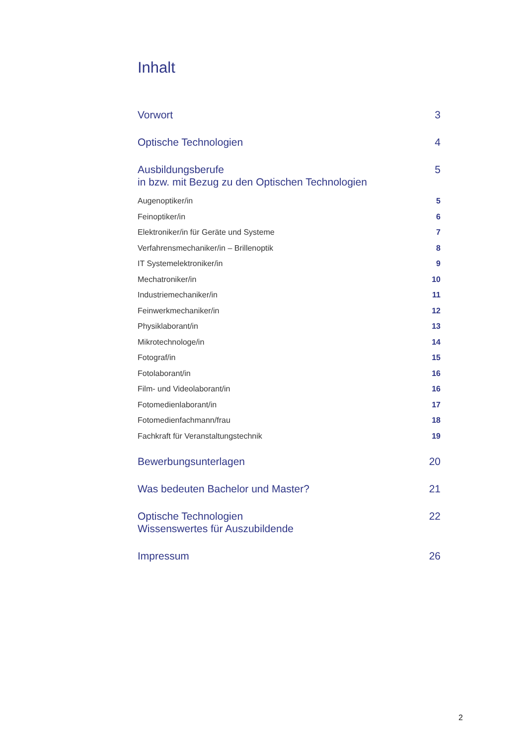Inhalt
Vorwort 3
Optische Technologien 4
Ausbildungsberufe
in bzw. mit Bezug zu den Optischen Technologien 5
Augenoptiker/in 5
Feinoptiker/in 6
Elektroniker/in für Geräte und Systeme 7
Verfahrensmechaniker/in – Brillenoptik 8
IT Systemelektroniker/in 9
Mechatroniker/in 10
Industriemechaniker/in 11
Feinwerkmechaniker/in 12
Physiklaborant/in 13
Mikrotechnologe/in 14
Fotograf/in 15
Fotolaborant/in 16
Film- und Videolaborant/in 16
Fotomedienlaborant/in 17
Fotomedienfachmann/frau 18
Fachkraft für Veranstaltungstechnik 19
Bewerbungsunterlagen 20
Was bedeuten Bachelor und Master? 21
Optische Technologien
Wissenswertes für Auszubildende 22
Impressum 26
2